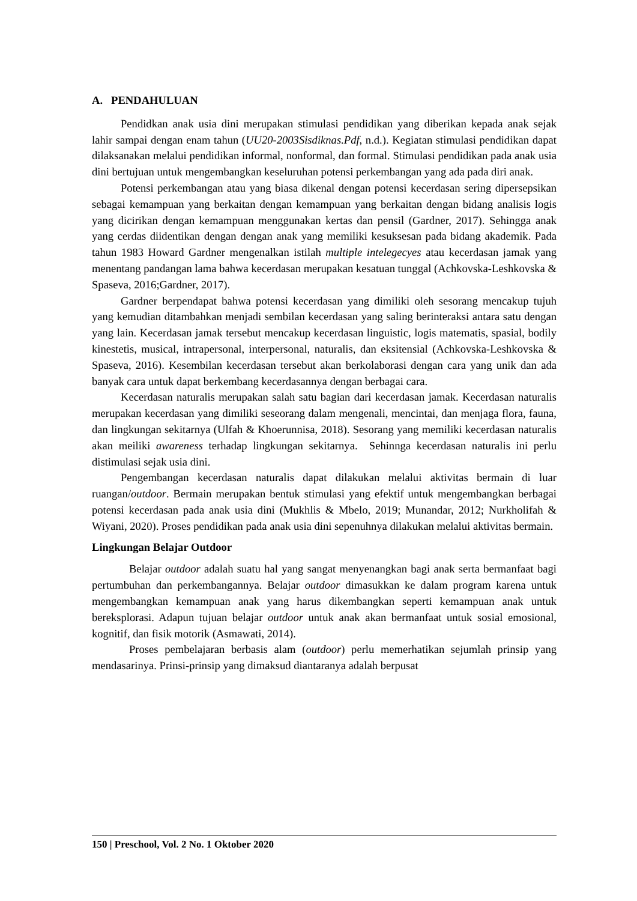A. PENDAHULUAN
Pendidkan anak usia dini merupakan stimulasi pendidikan yang diberikan kepada anak sejak lahir sampai dengan enam tahun (UU20-2003Sisdiknas.Pdf, n.d.). Kegiatan stimulasi pendidikan dapat dilaksanakan melalui pendidikan informal, nonformal, dan formal. Stimulasi pendidikan pada anak usia dini bertujuan untuk mengembangkan keseluruhan potensi perkembangan yang ada pada diri anak.
Potensi perkembangan atau yang biasa dikenal dengan potensi kecerdasan sering dipersepsikan sebagai kemampuan yang berkaitan dengan kemampuan yang berkaitan dengan bidang analisis logis yang dicirikan dengan kemampuan menggunakan kertas dan pensil (Gardner, 2017). Sehingga anak yang cerdas diidentikan dengan dengan anak yang memiliki kesuksesan pada bidang akademik. Pada tahun 1983 Howard Gardner mengenalkan istilah multiple intelegecyes atau kecerdasan jamak yang menentang pandangan lama bahwa kecerdasan merupakan kesatuan tunggal (Achkovska-Leshkovska & Spaseva, 2016;Gardner, 2017).
Gardner berpendapat bahwa potensi kecerdasan yang dimiliki oleh sesorang mencakup tujuh yang kemudian ditambahkan menjadi sembilan kecerdasan yang saling berinteraksi antara satu dengan yang lain. Kecerdasan jamak tersebut mencakup kecerdasan linguistic, logis matematis, spasial, bodily kinestetis, musical, intrapersonal, interpersonal, naturalis, dan eksitensial (Achkovska-Leshkovska & Spaseva, 2016). Kesembilan kecerdasan tersebut akan berkolaborasi dengan cara yang unik dan ada banyak cara untuk dapat berkembang kecerdasannya dengan berbagai cara.
Kecerdasan naturalis merupakan salah satu bagian dari kecerdasan jamak. Kecerdasan naturalis merupakan kecerdasan yang dimiliki seseorang dalam mengenali, mencintai, dan menjaga flora, fauna, dan lingkungan sekitarnya (Ulfah & Khoerunnisa, 2018). Sesorang yang memiliki kecerdasan naturalis akan meiliki awareness terhadap lingkungan sekitarnya. Sehinnga kecerdasan naturalis ini perlu distimulasi sejak usia dini.
Pengembangan kecerdasan naturalis dapat dilakukan melalui aktivitas bermain di luar ruangan/outdoor. Bermain merupakan bentuk stimulasi yang efektif untuk mengembangkan berbagai potensi kecerdasan pada anak usia dini (Mukhlis & Mbelo, 2019; Munandar, 2012; Nurkholifah & Wiyani, 2020). Proses pendidikan pada anak usia dini sepenuhnya dilakukan melalui aktivitas bermain.
Lingkungan Belajar Outdoor
Belajar outdoor adalah suatu hal yang sangat menyenangkan bagi anak serta bermanfaat bagi pertumbuhan dan perkembangannya. Belajar outdoor dimasukkan ke dalam program karena untuk mengembangkan kemampuan anak yang harus dikembangkan seperti kemampuan anak untuk bereksplorasi. Adapun tujuan belajar outdoor untuk anak akan bermanfaat untuk sosial emosional, kognitif, dan fisik motorik (Asmawati, 2014).
Proses pembelajaran berbasis alam (outdoor) perlu memerhatikan sejumlah prinsip yang mendasarinya. Prinsi-prinsip yang dimaksud diantaranya adalah berpusat
150 | Preschool, Vol. 2 No. 1 Oktober 2020